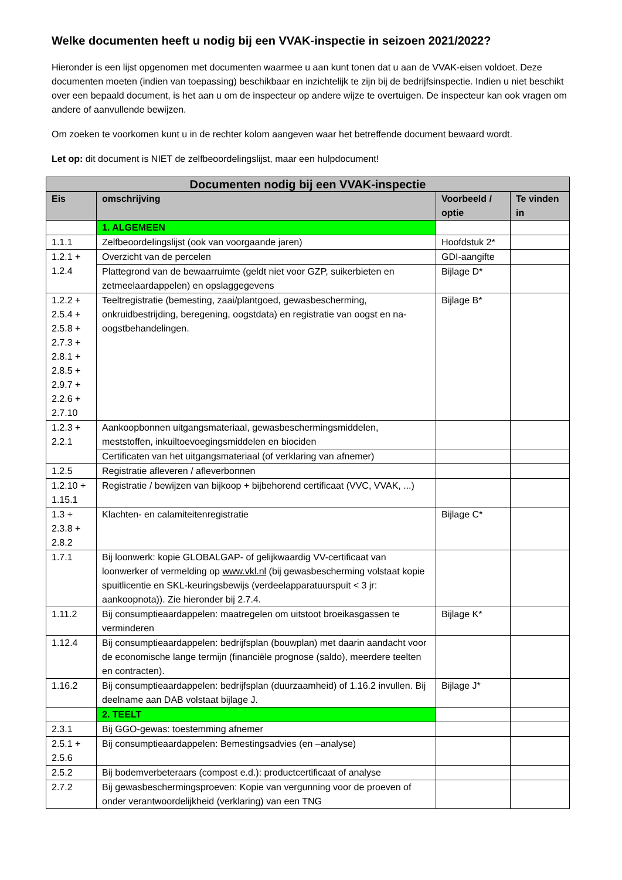Welke documenten heeft u nodig bij een VVAK-inspectie in seizoen 2021/2022?
Hieronder is een lijst opgenomen met documenten waarmee u aan kunt tonen dat u aan de VVAK-eisen voldoet. Deze documenten moeten (indien van toepassing) beschikbaar en inzichtelijk te zijn bij de bedrijfsinspectie. Indien u niet beschikt over een bepaald document, is het aan u om de inspecteur op andere wijze te overtuigen. De inspecteur kan ook vragen om andere of aanvullende bewijzen.
Om zoeken te voorkomen kunt u in de rechter kolom aangeven waar het betreffende document bewaard wordt.
Let op: dit document is NIET de zelfbeoordelingslijst, maar een hulpdocument!
| Documenten nodig bij een VVAK-inspectie | | | |
| --- | --- | --- | --- |
| Eis | omschrijving | Voorbeeld / optie | Te vinden in |
| | 1. ALGEMEEN | | |
| 1.1.1 | Zelfbeoordelingslijst (ook van voorgaande jaren) | Hoofdstuk 2* | |
| 1.2.1 + 1.2.4 | Overzicht van de percelen | GDI-aangifte | |
| | Plattegrond van de bewaarruimte (geldt niet voor GZP, suikerbieten en zetmeelaardappelen) en opslaggegevens | Bijlage D* | |
| 1.2.2 + 2.5.4 + 2.5.8 + 2.7.3 + 2.8.1 + 2.8.5 + 2.9.7 + 2.2.6 + 2.7.10 | Teeltregistratie (bemesting, zaai/plantgoed, gewasbescherming, onkruidbestrijding, beregening, oogstdata) en registratie van oogst en na-oogstbehandelingen. | Bijlage B* | |
| 1.2.3 + 2.2.1 | Aankoopbonnen uitgangsmateriaal, gewasbeschermingsmiddelen, meststoffen, inkuiltoevoegingsmiddelen en biociden | | |
| | Certificaten van het uitgangsmateriaal (of verklaring van afnemer) | | |
| 1.2.5 | Registratie afleveren / afleverbonnen | | |
| 1.2.10 + 1.15.1 | Registratie / bewijzen van bijkoop + bijbehorend certificaat (VVC, VVAK, ...) | | |
| 1.3 + 2.3.8 + 2.8.2 | Klachten- en calamiteitenregistratie | Bijlage C* | |
| 1.7.1 | Bij loonwerk: kopie GLOBALGAP- of gelijkwaardig VV-certificaat van loonwerker of vermelding op www.vkl.nl (bij gewasbescherming volstaat kopie spuitlicentie en SKL-keuringsbewijs (verdeelapparatuurspuit < 3 jr: aankoopnota)). Zie hieronder bij 2.7.4. | | |
| 1.11.2 | Bij consumptieaardappelen: maatregelen om uitstoot broeikasgassen te verminderen | Bijlage K* | |
| 1.12.4 | Bij consumptieaardappelen: bedrijfsplan (bouwplan) met daarin aandacht voor de economische lange termijn (financiële prognose (saldo), meerdere teelten en contracten). | | |
| 1.16.2 | Bij consumptieaardappelen: bedrijfsplan (duurzaamheid) of 1.16.2 invullen. Bij deelname aan DAB volstaat bijlage J. | Bijlage J* | |
| | 2. TEELT | | |
| 2.3.1 | Bij GGO-gewas: toestemming afnemer | | |
| 2.5.1 + 2.5.6 | Bij consumptieaardappelen: Bemestingsadvies (en –analyse) | | |
| 2.5.2 | Bij bodemverbeteraars (compost e.d.): productcertificaat of analyse | | |
| 2.7.2 | Bij gewasbeschermingsproeven: Kopie van vergunning voor de proeven of onder verantwoordelijkheid (verklaring) van een TNG | | |